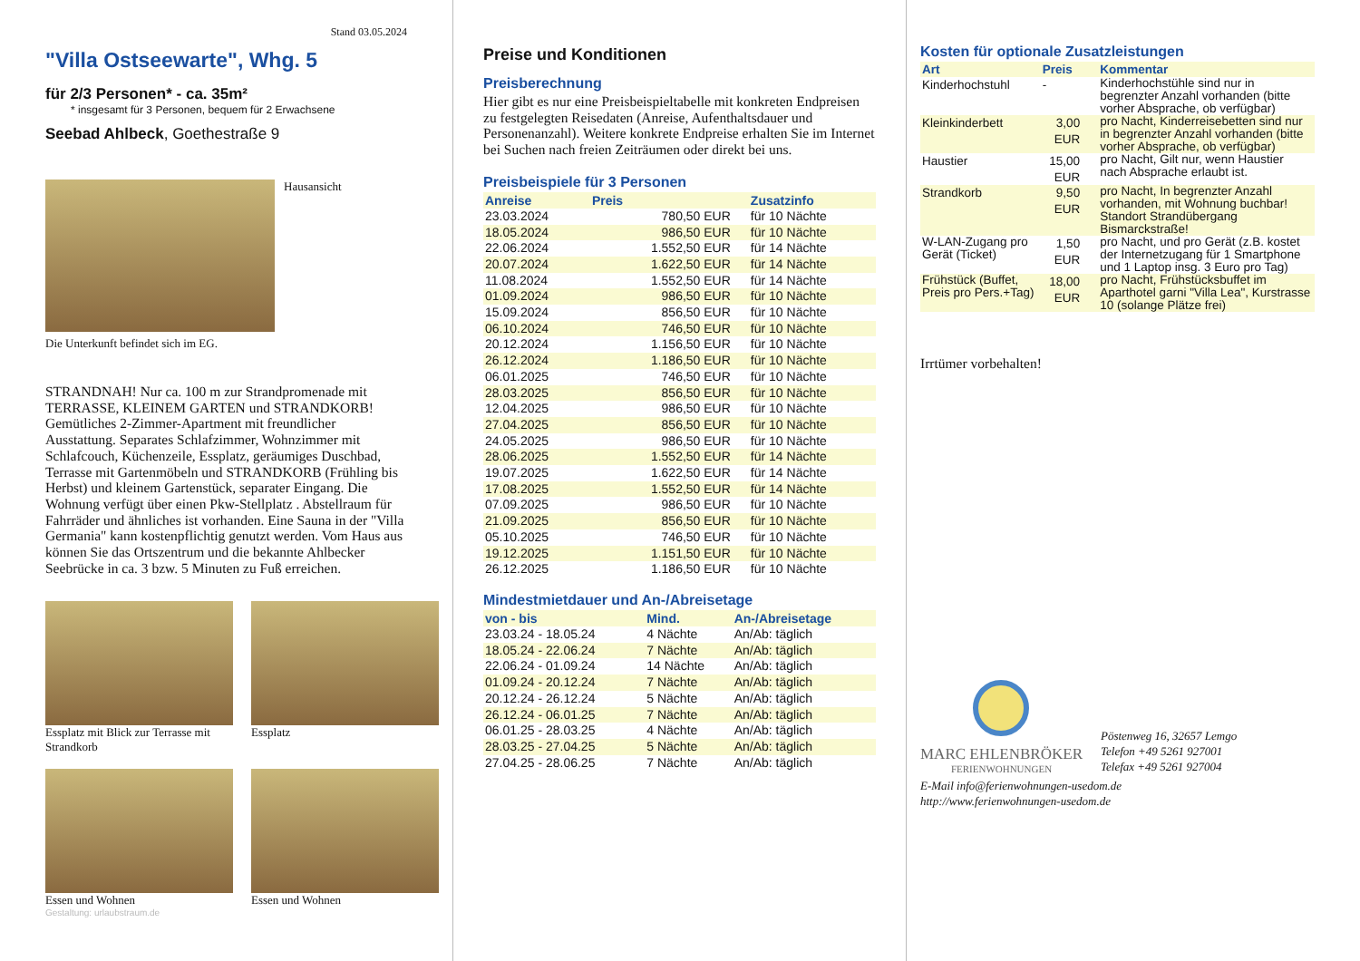Stand 03.05.2024
"Villa Ostseewarte", Whg. 5
für 2/3 Personen* - ca. 35m²
* insgesamt für 3 Personen, bequem für 2 Erwachsene
Seebad Ahlbeck, Goethestraße 9
Hausansicht
Die Unterkunft befindet sich im EG.
STRANDNAH! Nur ca. 100 m zur Strandpromenade mit TERRASSE, KLEINEM GARTEN und STRANDKORB! Gemütliches 2-Zimmer-Apartment mit freundlicher Ausstattung. Separates Schlafzimmer, Wohnzimmer mit Schlafcouch, Küchenzeile, Essplatz, geräumiges Duschbad, Terrasse mit Gartenmöbeln und STRANDKORB (Frühling bis Herbst) und kleinem Gartenstück, separater Eingang. Die Wohnung verfügt über einen Pkw-Stellplatz . Abstellraum für Fahrräder und ähnliches ist vorhanden. Eine Sauna in der "Villa Germania" kann kostenpflichtig genutzt werden. Vom Haus aus können Sie das Ortszentrum und die bekannte Ahlbecker Seebrücke in ca. 3 bzw. 5 Minuten zu Fuß erreichen.
Essplatz mit Blick zur Terrasse mit Strandkorb
Essplatz
Essen und Wohnen
Essen und Wohnen
Gestaltung: urlaubstraum.de
Preise und Konditionen
Preisberechnung
Hier gibt es nur eine Preisbeispieltabelle mit konkreten Endpreisen zu festgelegten Reisedaten (Anreise, Aufenthaltsdauer und Personenanzahl). Weitere konkrete Endpreise erhalten Sie im Internet bei Suchen nach freien Zeiträumen oder direkt bei uns.
Preisbeispiele für 3 Personen
| Anreise | Preis | Zusatzinfo |
| --- | --- | --- |
| 23.03.2024 | 780,50 EUR | für 10 Nächte |
| 18.05.2024 | 986,50 EUR | für 10 Nächte |
| 22.06.2024 | 1.552,50 EUR | für 14 Nächte |
| 20.07.2024 | 1.622,50 EUR | für 14 Nächte |
| 11.08.2024 | 1.552,50 EUR | für 14 Nächte |
| 01.09.2024 | 986,50 EUR | für 10 Nächte |
| 15.09.2024 | 856,50 EUR | für 10 Nächte |
| 06.10.2024 | 746,50 EUR | für 10 Nächte |
| 20.12.2024 | 1.156,50 EUR | für 10 Nächte |
| 26.12.2024 | 1.186,50 EUR | für 10 Nächte |
| 06.01.2025 | 746,50 EUR | für 10 Nächte |
| 28.03.2025 | 856,50 EUR | für 10 Nächte |
| 12.04.2025 | 986,50 EUR | für 10 Nächte |
| 27.04.2025 | 856,50 EUR | für 10 Nächte |
| 24.05.2025 | 986,50 EUR | für 10 Nächte |
| 28.06.2025 | 1.552,50 EUR | für 14 Nächte |
| 19.07.2025 | 1.622,50 EUR | für 14 Nächte |
| 17.08.2025 | 1.552,50 EUR | für 14 Nächte |
| 07.09.2025 | 986,50 EUR | für 10 Nächte |
| 21.09.2025 | 856,50 EUR | für 10 Nächte |
| 05.10.2025 | 746,50 EUR | für 10 Nächte |
| 19.12.2025 | 1.151,50 EUR | für 10 Nächte |
| 26.12.2025 | 1.186,50 EUR | für 10 Nächte |
Mindestmietdauer und An-/Abreisetage
| von - bis | Mind. | An-/Abreisetage |
| --- | --- | --- |
| 23.03.24 - 18.05.24 | 4 Nächte | An/Ab: täglich |
| 18.05.24 - 22.06.24 | 7 Nächte | An/Ab: täglich |
| 22.06.24 - 01.09.24 | 14 Nächte | An/Ab: täglich |
| 01.09.24 - 20.12.24 | 7 Nächte | An/Ab: täglich |
| 20.12.24 - 26.12.24 | 5 Nächte | An/Ab: täglich |
| 26.12.24 - 06.01.25 | 7 Nächte | An/Ab: täglich |
| 06.01.25 - 28.03.25 | 4 Nächte | An/Ab: täglich |
| 28.03.25 - 27.04.25 | 5 Nächte | An/Ab: täglich |
| 27.04.25 - 28.06.25 | 7 Nächte | An/Ab: täglich |
Kosten für optionale Zusatzleistungen
| Art | Preis | Kommentar |
| --- | --- | --- |
| Kinderhochstuhl | - | Kinderhochstühle sind nur in begrenzter Anzahl vorhanden (bitte vorher Absprache, ob verfügbar) |
| Kleinkinderbett | 3,00 EUR | pro Nacht, Kinderreisebetten sind nur in begrenzter Anzahl vorhanden (bitte vorher Absprache, ob verfügbar) |
| Haustier | 15,00 EUR | pro Nacht, Gilt nur, wenn Haustier nach Absprache erlaubt ist. |
| Strandkorb | 9,50 EUR | pro Nacht, In begrenzter Anzahl vorhanden, mit Wohnung buchbar! Standort Strandübergang Bismarckstraße! |
| W-LAN-Zugang pro Gerät (Ticket) | 1,50 EUR | pro Nacht, und pro Gerät (z.B. kostet der Internetzugang für 1 Smartphone und 1 Laptop insg. 3 Euro pro Tag) |
| Frühstück (Buffet, Preis pro Pers.+Tag) | 18,00 EUR | pro Nacht, Frühstücksbuffet im Aparthotel garni "Villa Lea", Kurstrasse 10 (solange Plätze frei) |
Irrtümer vorbehalten!
MARC EHLENBRÖKER
FERIENWOHNUNGEN
Pöstenweg 16, 32657 Lemgo
Telefon +49 5261 927001
Telefax +49 5261 927004
E-Mail info@ferienwohnungen-usedom.de
http://www.ferienwohnungen-usedom.de